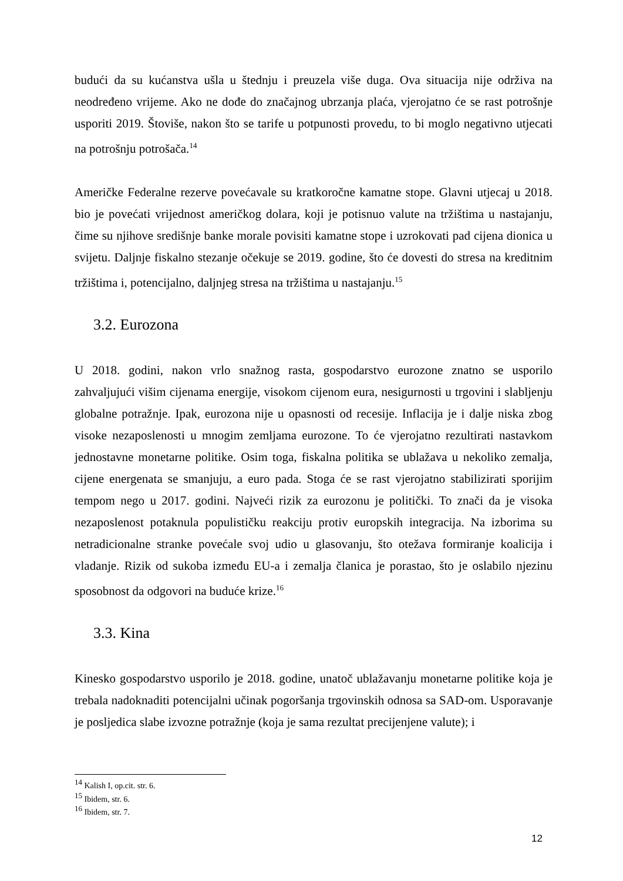budući da su kućanstva ušla u štednju i preuzela više duga. Ova situacija nije održiva na neodređeno vrijeme. Ako ne dođe do značajnog ubrzanja plaća, vjerojatno će se rast potrošnje usporiti 2019. Štoviše, nakon što se tarife u potpunosti provedu, to bi moglo negativno utjecati na potrošnju potrošača.<sup>14</sup>
Američke Federalne rezerve povećavale su kratkoročne kamatne stope. Glavni utjecaj u 2018. bio je povećati vrijednost američkog dolara, koji je potisnuo valute na tržištima u nastajanju, čime su njihove središnje banke morale povisiti kamatne stope i uzrokovati pad cijena dionica u svijetu. Daljnje fiskalno stezanje očekuje se 2019. godine, što će dovesti do stresa na kreditnim tržištima i, potencijalno, daljnjeg stresa na tržištima u nastajanju.<sup>15</sup>
3.2. Eurozona
U 2018. godini, nakon vrlo snažnog rasta, gospodarstvo eurozone znatno se usporilo zahvaljujući višim cijenama energije, visokom cijenom eura, nesigurnosti u trgovini i slabljenju globalne potražnje. Ipak, eurozona nije u opasnosti od recesije. Inflacija je i dalje niska zbog visoke nezaposlenosti u mnogim zemljama eurozone. To će vjerojatno rezultirati nastavkom jednostavne monetarne politike. Osim toga, fiskalna politika se ublažava u nekoliko zemalja, cijene energenata se smanjuju, a euro pada. Stoga će se rast vjerojatno stabilizirati sporijim tempom nego u 2017. godini. Najveći rizik za eurozonu je politički. To znači da je visoka nezaposlenost potaknula populističku reakciju protiv europskih integracija. Na izborima su netradicionalne stranke povećale svoj udio u glasovanju, što otežava formiranje koalicija i vladanje. Rizik od sukoba između EU-a i zemalja članica je porastao, što je oslabilo njezinu sposobnost da odgovori na buduće krize.<sup>16</sup>
3.3. Kina
Kinesko gospodarstvo usporilo je 2018. godine, unatoč ublažavanju monetarne politike koja je trebala nadoknaditi potencijalni učinak pogoršanja trgovinskih odnosa sa SAD-om. Usporavanje je posljedica slabe izvozne potražnje (koja je sama rezultat precijenjene valute); i
<sup>14</sup> Kalish I, op.cit. str. 6.
<sup>15</sup> Ibidem, str. 6.
<sup>16</sup> Ibidem, str. 7.
12